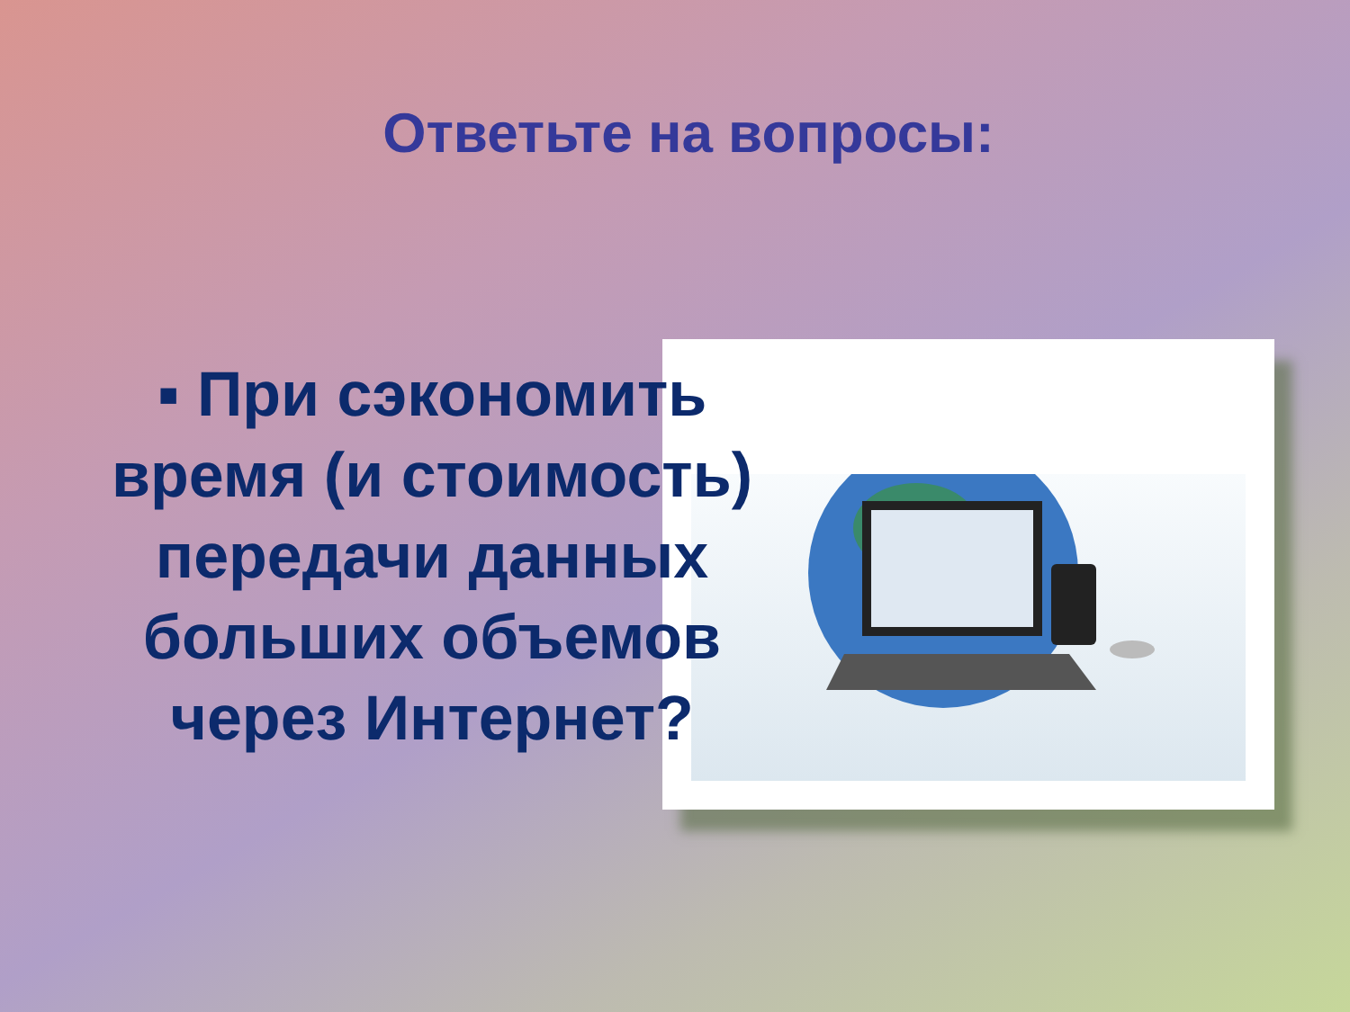Ответьте на вопросы:
▪ При сэкономить время (и стоимость) передачи данных больших объемов через Интернет?